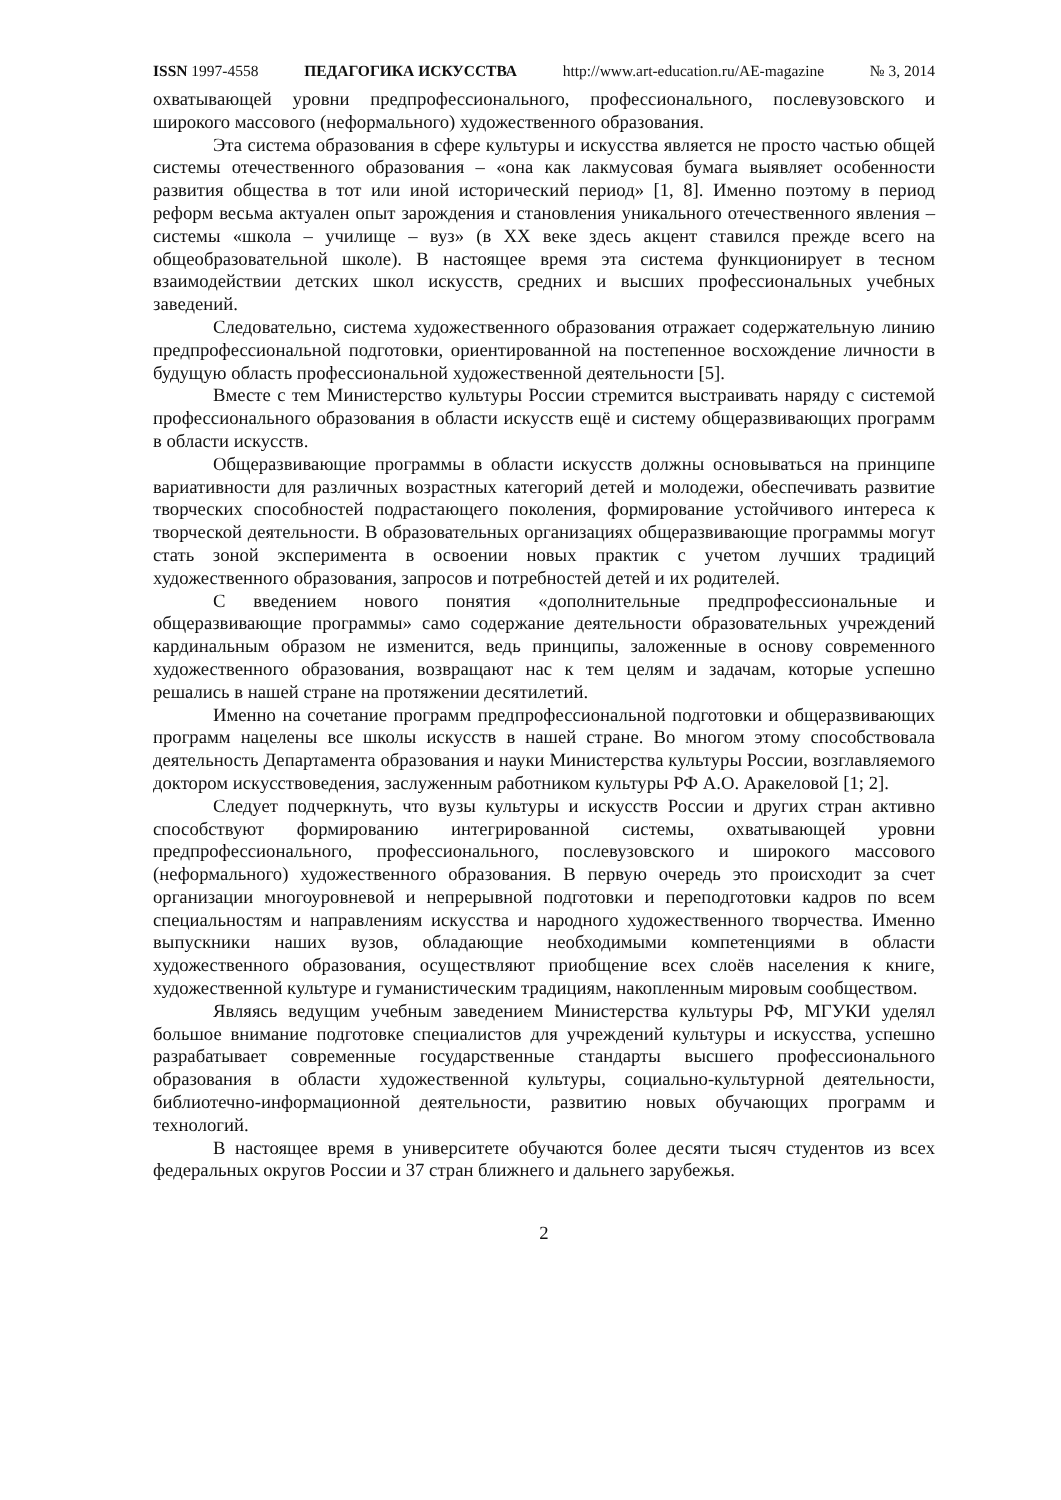ISSN 1997-4558 ПЕДАГОГИКА ИСКУССТВА http://www.art-education.ru/AE-magazine № 3, 2014
охватывающей уровни предпрофессионального, профессионального, послевузовского и широкого массового (неформального) художественного образования.
Эта система образования в сфере культуры и искусства является не просто частью общей системы отечественного образования – «она как лакмусовая бумага выявляет особенности развития общества в тот или иной исторический период» [1, 8]. Именно поэтому в период реформ весьма актуален опыт зарождения и становления уникального отечественного явления – системы «школа – училище – вуз» (в XX веке здесь акцент ставился прежде всего на общеобразовательной школе). В настоящее время эта система функционирует в тесном взаимодействии детских школ искусств, средних и высших профессиональных учебных заведений.
Следовательно, система художественного образования отражает содержательную линию предпрофессиональной подготовки, ориентированной на постепенное восхождение личности в будущую область профессиональной художественной деятельности [5].
Вместе с тем Министерство культуры России стремится выстраивать наряду с системой профессионального образования в области искусств ещё и систему общеразвивающих программ в области искусств.
Общеразвивающие программы в области искусств должны основываться на принципе вариативности для различных возрастных категорий детей и молодежи, обеспечивать развитие творческих способностей подрастающего поколения, формирование устойчивого интереса к творческой деятельности. В образовательных организациях общеразвивающие программы могут стать зоной эксперимента в освоении новых практик с учетом лучших традиций художественного образования, запросов и потребностей детей и их родителей.
С введением нового понятия «дополнительные предпрофессиональные и общеразвивающие программы» само содержание деятельности образовательных учреждений кардинальным образом не изменится, ведь принципы, заложенные в основу современного художественного образования, возвращают нас к тем целям и задачам, которые успешно решались в нашей стране на протяжении десятилетий.
Именно на сочетание программ предпрофессиональной подготовки и общеразвивающих программ нацелены все школы искусств в нашей стране. Во многом этому способствовала деятельность Департамента образования и науки Министерства культуры России, возглавляемого доктором искусствоведения, заслуженным работником культуры РФ А.О. Аракеловой [1; 2].
Следует подчеркнуть, что вузы культуры и искусств России и других стран активно способствуют формированию интегрированной системы, охватывающей уровни предпрофессионального, профессионального, послевузовского и широкого массового (неформального) художественного образования. В первую очередь это происходит за счет организации многоуровневой и непрерывной подготовки и переподготовки кадров по всем специальностям и направлениям искусства и народного художественного творчества. Именно выпускники наших вузов, обладающие необходимыми компетенциями в области художественного образования, осуществляют приобщение всех слоёв населения к книге, художественной культуре и гуманистическим традициям, накопленным мировым сообществом.
Являясь ведущим учебным заведением Министерства культуры РФ, МГУКИ уделял большое внимание подготовке специалистов для учреждений культуры и искусства, успешно разрабатывает современные государственные стандарты высшего профессионального образования в области художественной культуры, социально-культурной деятельности, библиотечно-информационной деятельности, развитию новых обучающих программ и технологий.
В настоящее время в университете обучаются более десяти тысяч студентов из всех федеральных округов России и 37 стран ближнего и дальнего зарубежья.
2